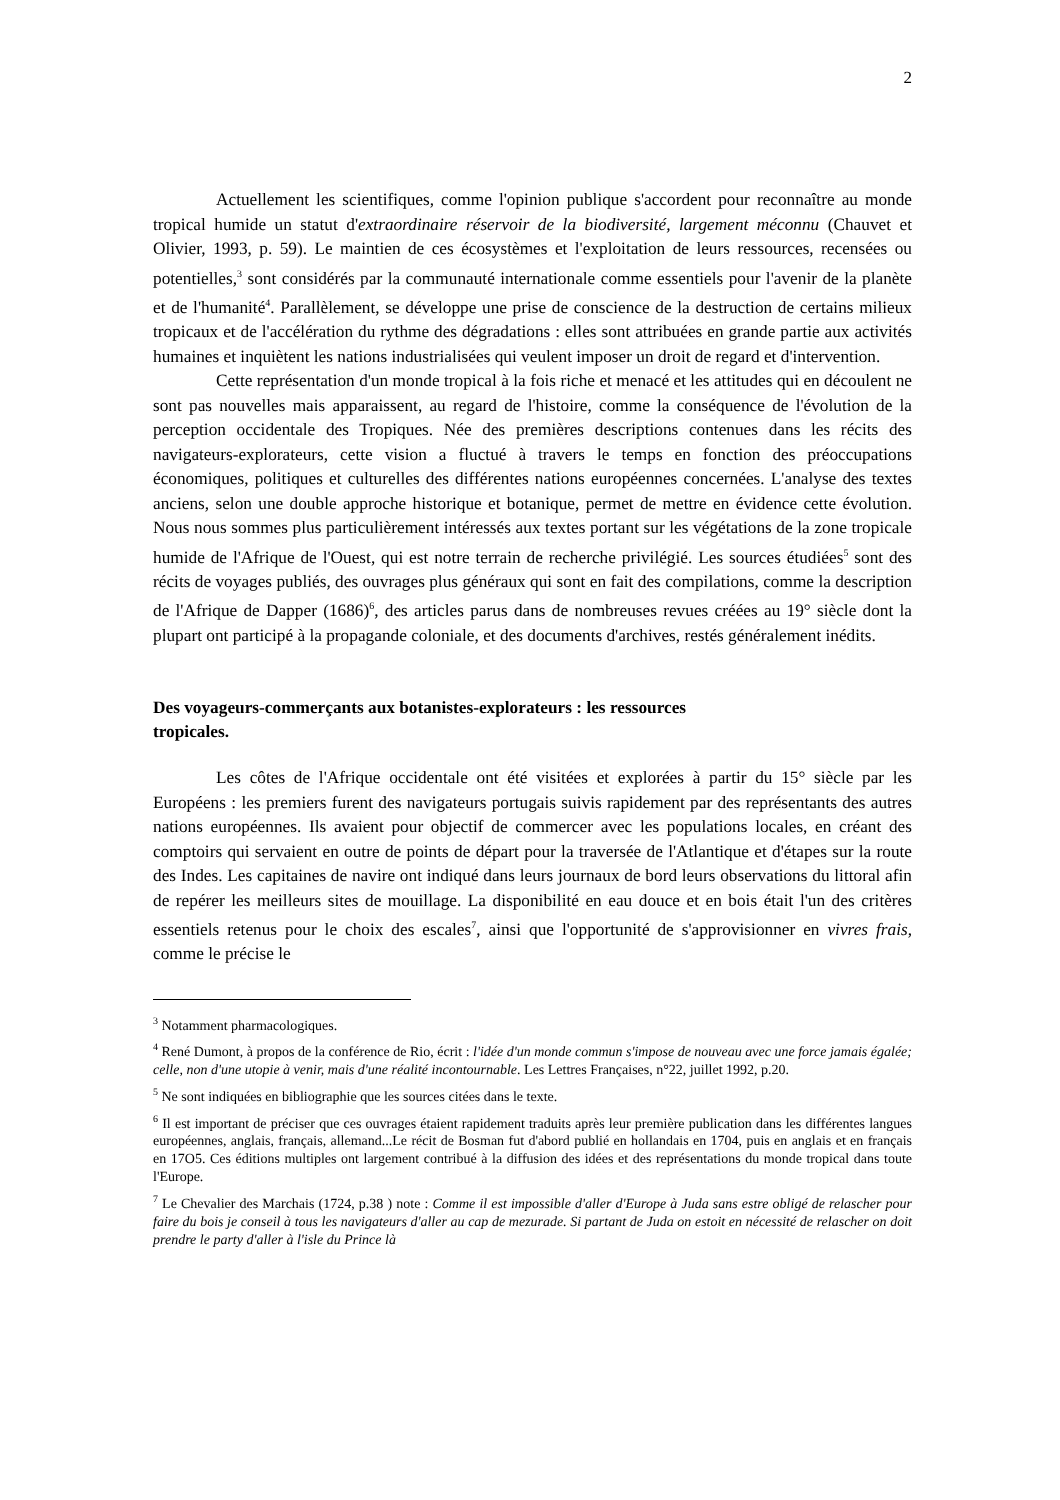2
Actuellement les scientifiques, comme l'opinion publique s'accordent pour reconnaître au monde tropical humide un statut d'extraordinaire réservoir de la biodiversité, largement méconnu (Chauvet et Olivier, 1993, p. 59). Le maintien de ces écosystèmes et l'exploitation de leurs ressources, recensées ou potentielles,<sup>3</sup> sont considérés par la communauté internationale comme essentiels pour l'avenir de la planète et de l'humanité<sup>4</sup>. Parallèlement, se développe une prise de conscience de la destruction de certains milieux tropicaux et de l'accélération du rythme des dégradations : elles sont attribuées en grande partie aux activités humaines et inquiètent les nations industrialisées qui veulent imposer un droit de regard et d'intervention.
Cette représentation d'un monde tropical à la fois riche et menacé et les attitudes qui en découlent ne sont pas nouvelles mais apparaissent, au regard de l'histoire, comme la conséquence de l'évolution de la perception occidentale des Tropiques. Née des premières descriptions contenues dans les récits des navigateurs-explorateurs, cette vision a fluctué à travers le temps en fonction des préoccupations économiques, politiques et culturelles des différentes nations européennes concernées. L'analyse des textes anciens, selon une double approche historique et botanique, permet de mettre en évidence cette évolution. Nous nous sommes plus particulièrement intéressés aux textes portant sur les végétations de la zone tropicale humide de l'Afrique de l'Ouest, qui est notre terrain de recherche privilégié. Les sources étudiées<sup>5</sup> sont des récits de voyages publiés, des ouvrages plus généraux qui sont en fait des compilations, comme la description de l'Afrique de Dapper (1686)<sup>6</sup>, des articles parus dans de nombreuses revues créées au 19° siècle dont la plupart ont participé à la propagande coloniale, et des documents d'archives, restés généralement inédits.
Des voyageurs-commerçants aux botanistes-explorateurs : les ressources
tropicales.
Les côtes de l'Afrique occidentale ont été visitées et explorées à partir du 15° siècle par les Européens : les premiers furent des navigateurs portugais suivis rapidement par des représentants des autres nations européennes. Ils avaient pour objectif de commercer avec les populations locales, en créant des comptoirs qui servaient en outre de points de départ pour la traversée de l'Atlantique et d'étapes sur la route des Indes. Les capitaines de navire ont indiqué dans leurs journaux de bord leurs observations du littoral afin de repérer les meilleurs sites de mouillage. La disponibilité en eau douce et en bois était l'un des critères essentiels retenus pour le choix des escales<sup>7</sup>, ainsi que l'opportunité de s'approvisionner en vivres frais, comme le précise le
<sup>3</sup> Notamment pharmacologiques.
<sup>4</sup> René Dumont, à propos de la conférence de Rio, écrit : l'idée d'un monde commun s'impose de nouveau avec une force jamais égalée; celle, non d'une utopie à venir, mais d'une réalité incontournable. Les Lettres Françaises, n°22, juillet 1992, p.20.
<sup>5</sup> Ne sont indiquées en bibliographie que les sources citées dans le texte.
<sup>6</sup> Il est important de préciser que ces ouvrages étaient rapidement traduits après leur première publication dans les différentes langues européennes, anglais, français, allemand...Le récit de Bosman fut d'abord publié en hollandais en 1704, puis en anglais et en français en 17O5. Ces éditions multiples ont largement contribué à la diffusion des idées et des représentations du monde tropical dans toute l'Europe.
<sup>7</sup> Le Chevalier des Marchais (1724, p.38 ) note : Comme il est impossible d'aller d'Europe à Juda sans estre obligé de relascher pour faire du bois je conseil à tous les navigateurs d'aller au cap de mezurade. Si partant de Juda on estoit en nécessité de relascher on doit prendre le party d'aller à l'isle du Prince là